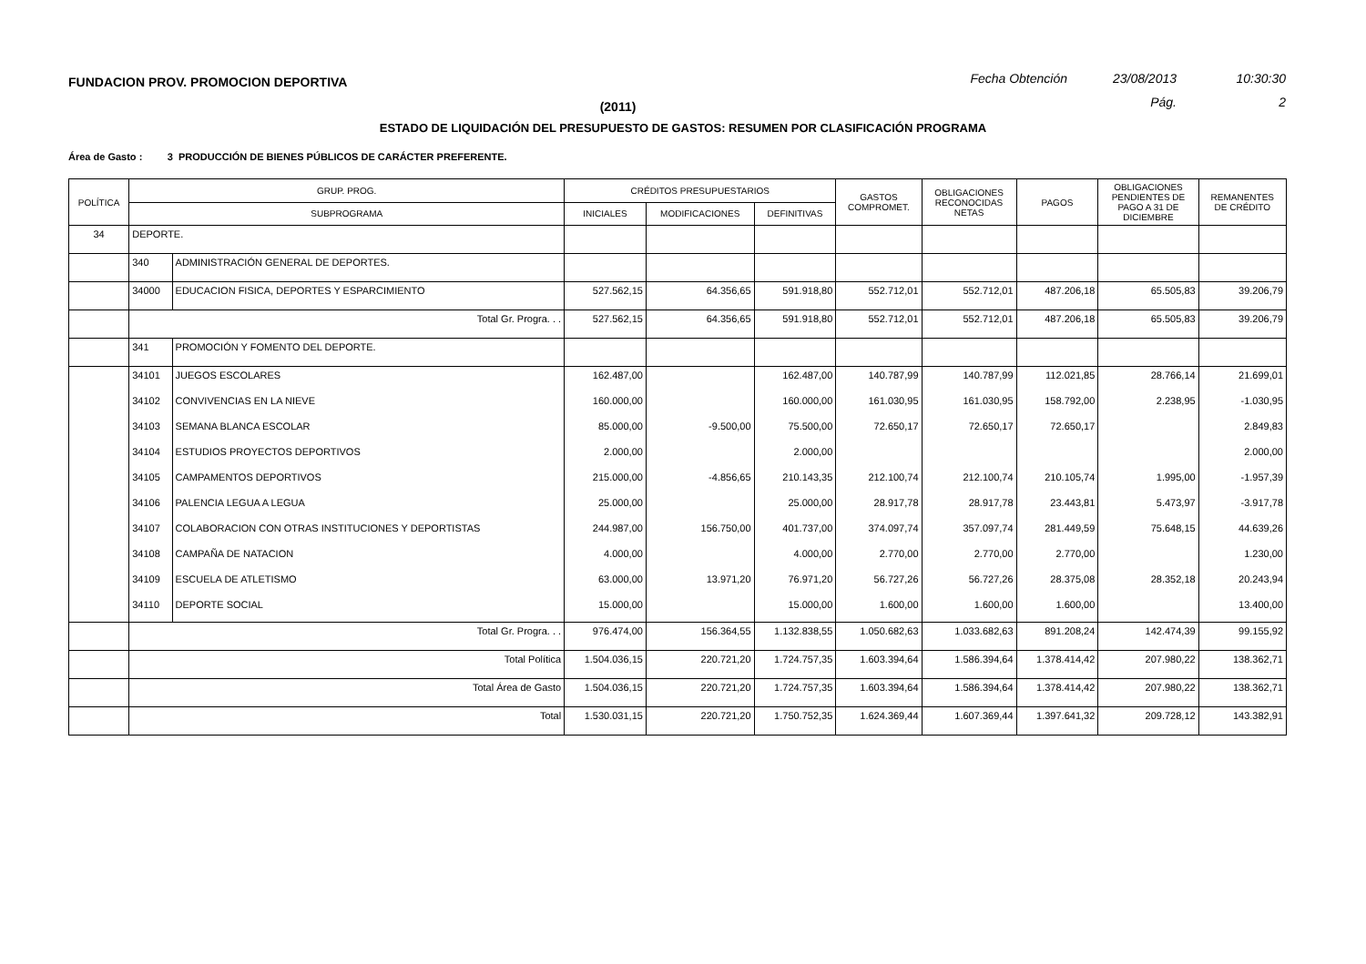FUNDACION PROV. PROMOCION DEPORTIVA Fecha Obtención 23/08/2013 10:30:30
(2011) Pág. 2
ESTADO DE LIQUIDACIÓN DEL PRESUPUESTO DE GASTOS: RESUMEN POR CLASIFICACIÓN PROGRAMA
Área de Gasto : 3 PRODUCCIÓN DE BIENES PÚBLICOS DE CARÁCTER PREFERENTE.
| POLÍTICA | GRUP. PROG. | | CRÉDITOS PRESUPUESTARIOS | | | GASTOS COMPROMET. | OBLIGACIONES RECONOCIDAS NETAS | PAGOS | OBLIGACIONES PENDIENTES DE PAGO A 31 DE DICIEMBRE | REMANENTES DE CRÉDITO |
| --- | --- | --- | --- | --- | --- | --- | --- | --- | --- | --- |
| | SUBPROGRAMA | | INICIALES | MODIFICACIONES | DEFINITIVAS | | | | | |
| 34 | DEPORTE. | | | | | | | | | |
| | 340 | ADMINISTRACIÓN GENERAL DE DEPORTES. | | | | | | | | |
| | 34000 | EDUCACION FISICA, DEPORTES Y ESPARCIMIENTO | 527.562,15 | 64.356,65 | 591.918,80 | 552.712,01 | 552.712,01 | 487.206,18 | 65.505,83 | 39.206,79 |
| | Total Gr. Progra. . . | | 527.562,15 | 64.356,65 | 591.918,80 | 552.712,01 | 552.712,01 | 487.206,18 | 65.505,83 | 39.206,79 |
| | 341 | PROMOCIÓN Y FOMENTO DEL DEPORTE. | | | | | | | | |
| | 34101 | JUEGOS ESCOLARES | 162.487,00 | | 162.487,00 | 140.787,99 | 140.787,99 | 112.021,85 | 28.766,14 | 21.699,01 |
| | 34102 | CONVIVENCIAS EN LA NIEVE | 160.000,00 | | 160.000,00 | 161.030,95 | 161.030,95 | 158.792,00 | 2.238,95 | -1.030,95 |
| | 34103 | SEMANA BLANCA ESCOLAR | 85.000,00 | -9.500,00 | 75.500,00 | 72.650,17 | 72.650,17 | 72.650,17 | | 2.849,83 |
| | 34104 | ESTUDIOS PROYECTOS DEPORTIVOS | 2.000,00 | | 2.000,00 | | | | | 2.000,00 |
| | 34105 | CAMPAMENTOS DEPORTIVOS | 215.000,00 | -4.856,65 | 210.143,35 | 212.100,74 | 212.100,74 | 210.105,74 | 1.995,00 | -1.957,39 |
| | 34106 | PALENCIA LEGUA A LEGUA | 25.000,00 | | 25.000,00 | 28.917,78 | 28.917,78 | 23.443,81 | 5.473,97 | -3.917,78 |
| | 34107 | COLABORACION CON OTRAS INSTITUCIONES Y DEPORTISTAS | 244.987,00 | 156.750,00 | 401.737,00 | 374.097,74 | 357.097,74 | 281.449,59 | 75.648,15 | 44.639,26 |
| | 34108 | CAMPAÑA DE NATACION | 4.000,00 | | 4.000,00 | 2.770,00 | 2.770,00 | 2.770,00 | | 1.230,00 |
| | 34109 | ESCUELA DE ATLETISMO | 63.000,00 | 13.971,20 | 76.971,20 | 56.727,26 | 56.727,26 | 28.375,08 | 28.352,18 | 20.243,94 |
| | 34110 | DEPORTE SOCIAL | 15.000,00 | | 15.000,00 | 1.600,00 | 1.600,00 | 1.600,00 | | 13.400,00 |
| | Total Gr. Progra. . . | | 976.474,00 | 156.364,55 | 1.132.838,55 | 1.050.682,63 | 1.033.682,63 | 891.208,24 | 142.474,39 | 99.155,92 |
| | Total Política | | 1.504.036,15 | 220.721,20 | 1.724.757,35 | 1.603.394,64 | 1.586.394,64 | 1.378.414,42 | 207.980,22 | 138.362,71 |
| | Total Área de Gasto | | 1.504.036,15 | 220.721,20 | 1.724.757,35 | 1.603.394,64 | 1.586.394,64 | 1.378.414,42 | 207.980,22 | 138.362,71 |
| | Total | | 1.530.031,15 | 220.721,20 | 1.750.752,35 | 1.624.369,44 | 1.607.369,44 | 1.397.641,32 | 209.728,12 | 143.382,91 |